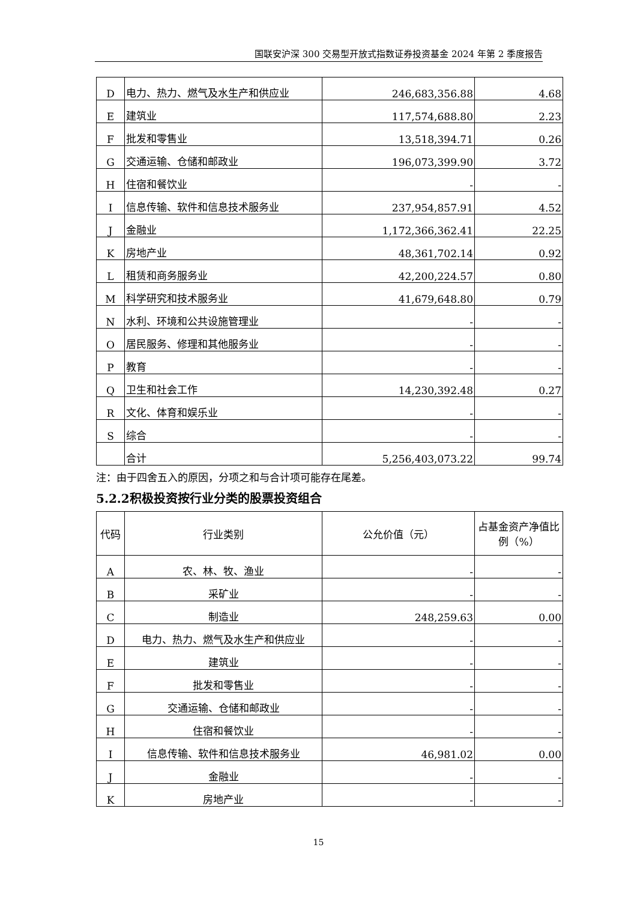国联安沪深 300 交易型开放式指数证券投资基金 2024 年第 2 季度报告
| D | 电力、热力、燃气及水生产和供应业 | 246,683,356.88 | 4.68 |
| E | 建筑业 | 117,574,688.80 | 2.23 |
| F | 批发和零售业 | 13,518,394.71 | 0.26 |
| G | 交通运输、仓储和邮政业 | 196,073,399.90 | 3.72 |
| H | 住宿和餐饮业 | - | - |
| I | 信息传输、软件和信息技术服务业 | 237,954,857.91 | 4.52 |
| J | 金融业 | 1,172,366,362.41 | 22.25 |
| K | 房地产业 | 48,361,702.14 | 0.92 |
| L | 租赁和商务服务业 | 42,200,224.57 | 0.80 |
| M | 科学研究和技术服务业 | 41,679,648.80 | 0.79 |
| N | 水利、环境和公共设施管理业 | - | - |
| O | 居民服务、修理和其他服务业 | - | - |
| P | 教育 | - | - |
| Q | 卫生和社会工作 | 14,230,392.48 | 0.27 |
| R | 文化、体育和娱乐业 | - | - |
| S | 综合 | - | - |
| | 合计 | 5,256,403,073.22 | 99.74 |
注：由于四舍五入的原因，分项之和与合计项可能存在尾差。
5.2.2积极投资按行业分类的股票投资组合
| 代码 | 行业类别 | 公允价值（元） | 占基金资产净值比例（%） |
| --- | --- | --- | --- |
| A | 农、林、牧、渔业 | - | - |
| B | 采矿业 | - | - |
| C | 制造业 | 248,259.63 | 0.00 |
| D | 电力、热力、燃气及水生产和供应业 | - | - |
| E | 建筑业 | - | - |
| F | 批发和零售业 | - | - |
| G | 交通运输、仓储和邮政业 | - | - |
| H | 住宿和餐饮业 | - | - |
| I | 信息传输、软件和信息技术服务业 | 46,981.02 | 0.00 |
| J | 金融业 | - | - |
| K | 房地产业 | - | - |
15